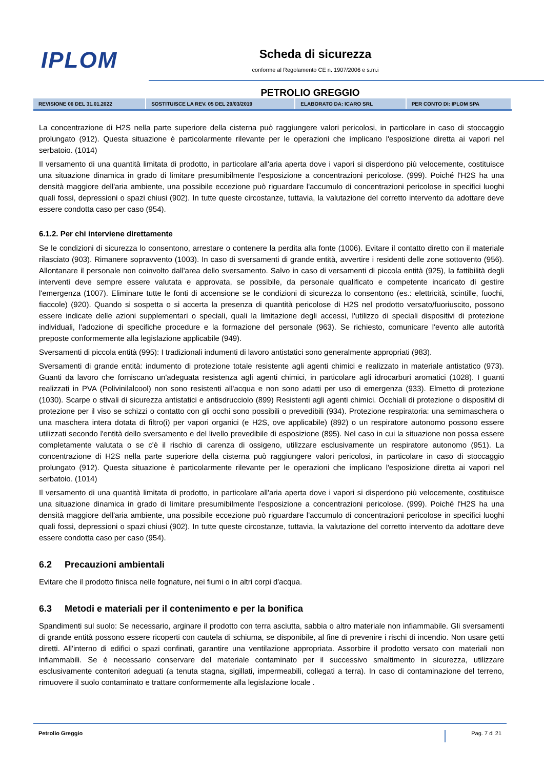IPLOM Scheda di sicurezza
conforme al Regolamento CE n. 1907/2006 e s.m.i
PETROLIO GREGGIO
| REVISIONE 06 DEL 31.01.2022 | SOSTITUISCE LA REV. 05 DEL 29/03/2019 | ELABORATO DA: ICARO SRL | PER CONTO DI: IPLOM SPA |
La concentrazione di H2S nella parte superiore della cisterna può raggiungere valori pericolosi, in particolare in caso di stoccaggio prolungato (912). Questa situazione è particolarmente rilevante per le operazioni che implicano l'esposizione diretta ai vapori nel serbatoio. (1014)
Il versamento di una quantità limitata di prodotto, in particolare all'aria aperta dove i vapori si disperdono più velocemente, costituisce una situazione dinamica in grado di limitare presumibilmente l'esposizione a concentrazioni pericolose. (999). Poiché l'H2S ha una densità maggiore dell'aria ambiente, una possibile eccezione può riguardare l'accumulo di concentrazioni pericolose in specifici luoghi quali fossi, depressioni o spazi chiusi (902). In tutte queste circostanze, tuttavia, la valutazione del corretto intervento da adottare deve essere condotta caso per caso (954).
6.1.2. Per chi interviene direttamente
Se le condizioni di sicurezza lo consentono, arrestare o contenere la perdita alla fonte (1006). Evitare il contatto diretto con il materiale rilasciato (903). Rimanere sopravvento (1003). In caso di sversamenti di grande entità, avvertire i residenti delle zone sottovento (956). Allontanare il personale non coinvolto dall'area dello sversamento. Salvo in caso di versamenti di piccola entità (925), la fattibilità degli interventi deve sempre essere valutata e approvata, se possibile, da personale qualificato e competente incaricato di gestire l'emergenza (1007). Eliminare tutte le fonti di accensione se le condizioni di sicurezza lo consentono (es.: elettricità, scintille, fuochi, fiaccole) (920). Quando si sospetta o si accerta la presenza di quantità pericolose di H2S nel prodotto versato/fuoriuscito, possono essere indicate delle azioni supplementari o speciali, quali la limitazione degli accessi, l'utilizzo di speciali dispositivi di protezione individuali, l'adozione di specifiche procedure e la formazione del personale (963). Se richiesto, comunicare l'evento alle autorità preposte conformemente alla legislazione applicabile (949).
Sversamenti di piccola entità (995): I tradizionali indumenti di lavoro antistatici sono generalmente appropriati (983).
Sversamenti di grande entità: indumento di protezione totale resistente agli agenti chimici e realizzato in materiale antistatico (973). Guanti da lavoro che forniscano un'adeguata resistenza agli agenti chimici, in particolare agli idrocarburi aromatici (1028). I guanti realizzati in PVA (Polivinilalcool) non sono resistenti all'acqua e non sono adatti per uso di emergenza (933). Elmetto di protezione (1030). Scarpe o stivali di sicurezza antistatici e antisdrucciolo (899) Resistenti agli agenti chimici. Occhiali di protezione o dispositivi di protezione per il viso se schizzi o contatto con gli occhi sono possibili o prevedibili (934). Protezione respiratoria: una semimaschera o una maschera intera dotata di filtro(i) per vapori organici (e H2S, ove applicabile) (892) o un respiratore autonomo possono essere utilizzati secondo l'entità dello sversamento e del livello prevedibile di esposizione (895). Nel caso in cui la situazione non possa essere completamente valutata o se c'è il rischio di carenza di ossigeno, utilizzare esclusivamente un respiratore autonomo (951). La concentrazione di H2S nella parte superiore della cisterna può raggiungere valori pericolosi, in particolare in caso di stoccaggio prolungato (912). Questa situazione è particolarmente rilevante per le operazioni che implicano l'esposizione diretta ai vapori nel serbatoio. (1014)
Il versamento di una quantità limitata di prodotto, in particolare all'aria aperta dove i vapori si disperdono più velocemente, costituisce una situazione dinamica in grado di limitare presumibilmente l'esposizione a concentrazioni pericolose. (999). Poiché l'H2S ha una densità maggiore dell'aria ambiente, una possibile eccezione può riguardare l'accumulo di concentrazioni pericolose in specifici luoghi quali fossi, depressioni o spazi chiusi (902). In tutte queste circostanze, tuttavia, la valutazione del corretto intervento da adottare deve essere condotta caso per caso (954).
6.2 Precauzioni ambientali
Evitare che il prodotto finisca nelle fognature, nei fiumi o in altri corpi d'acqua.
6.3 Metodi e materiali per il contenimento e per la bonifica
Spandimenti sul suolo: Se necessario, arginare il prodotto con terra asciutta, sabbia o altro materiale non infiammabile. Gli sversamenti di grande entità possono essere ricoperti con cautela di schiuma, se disponibile, al fine di prevenire i rischi di incendio. Non usare getti diretti. All'interno di edifici o spazi confinati, garantire una ventilazione appropriata. Assorbire il prodotto versato con materiali non infiammabili. Se è necessario conservare del materiale contaminato per il successivo smaltimento in sicurezza, utilizzare esclusivamente contenitori adeguati (a tenuta stagna, sigillati, impermeabili, collegati a terra). In caso di contaminazione del terreno, rimuovere il suolo contaminato e trattare conformemente alla legislazione locale .
Petrolio Greggio Pag. 7 di 21